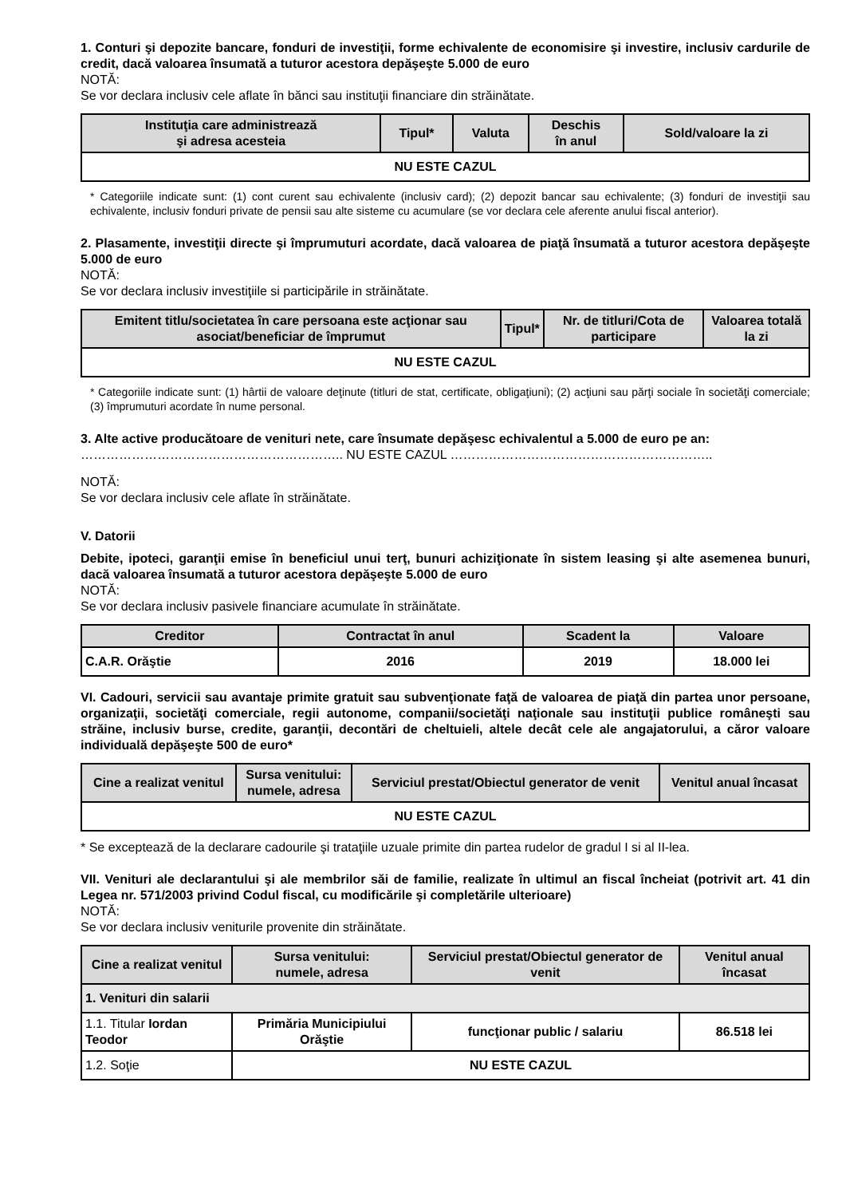1. Conturi şi depozite bancare, fonduri de investiţii, forme echivalente de economisire şi investire, inclusiv cardurile de credit, dacă valoarea însumată a tuturor acestora depăşeşte 5.000 de euro
NOTĂ:
Se vor declara inclusiv cele aflate în bănci sau instituţii financiare din străinătate.
| Instituţia care administrează şi adresa acesteia | Tipul* | Valuta | Deschis în anul | Sold/valoare la zi |
| --- | --- | --- | --- | --- |
| NU ESTE CAZUL | | | | |
* Categoriile indicate sunt: (1) cont curent sau echivalente (inclusiv card); (2) depozit bancar sau echivalente; (3) fonduri de investiţii sau echivalente, inclusiv fonduri private de pensii sau alte sisteme cu acumulare (se vor declara cele aferente anului fiscal anterior).
2. Plasamente, investiţii directe şi împrumuturi acordate, dacă valoarea de piaţă însumată a tuturor acestora depăşeşte 5.000 de euro
NOTĂ:
Se vor declara inclusiv investiţiile si participările in străinătate.
| Emitent titlu/societatea în care persoana este acţionar sau asociat/beneficiar de împrumut | Tipul* | Nr. de titluri/Cota de participare | Valoarea totală la zi |
| --- | --- | --- | --- |
| NU ESTE CAZUL | | | |
* Categoriile indicate sunt: (1) hârtii de valoare deţinute (titluri de stat, certificate, obligaţiuni); (2) acţiuni sau părţi sociale în societăţi comerciale; (3) împrumuturi acordate în nume personal.
3. Alte active producătoare de venituri nete, care însumate depăşesc echivalentul a 5.000 de euro pe an:
…………………………………………………….. NU ESTE CAZUL ……………………………………………………..
NOTĂ:
Se vor declara inclusiv cele aflate în străinătate.
V. Datorii
Debite, ipoteci, garanţii emise în beneficiul unui terţ, bunuri achiziţionate în sistem leasing şi alte asemenea bunuri, dacă valoarea însumată a tuturor acestora depăşeşte 5.000 de euro
NOTĂ:
Se vor declara inclusiv pasivele financiare acumulate în străinătate.
| Creditor | Contractat în anul | Scadent la | Valoare |
| --- | --- | --- | --- |
| C.A.R. Orăştie | 2016 | 2019 | 18.000 lei |
VI. Cadouri, servicii sau avantaje primite gratuit sau subvenţionate faţă de valoarea de piaţă din partea unor persoane, organizaţii, societăţi comerciale, regii autonome, companii/societăţi naţionale sau instituţii publice româneşti sau străine, inclusiv burse, credite, garanţii, decontări de cheltuieli, altele decât cele ale angajatorului, a căror valoare individuală depăşeşte 500 de euro*
| Cine a realizat venitul | Sursa venitului: numele, adresa | Serviciul prestat/Obiectul generator de venit | Venitul anual încasat |
| --- | --- | --- | --- |
| NU ESTE CAZUL | | | |
* Se exceptează de la declarare cadourile şi trataţiile uzuale primite din partea rudelor de gradul I si al II-lea.
VII. Venituri ale declarantului şi ale membrilor săi de familie, realizate în ultimul an fiscal încheiat (potrivit art. 41 din Legea nr. 571/2003 privind Codul fiscal, cu modificările şi completările ulterioare)
NOTĂ:
Se vor declara inclusiv veniturile provenite din străinătate.
| Cine a realizat venitul | Sursa venitului: numele, adresa | Serviciul prestat/Obiectul generator de venit | Venitul anual încasat |
| --- | --- | --- | --- |
| 1. Venituri din salarii | | | |
| 1.1. Titular Iordan Teodor | Primăria Municipiului Orăştie | funcţionar public / salariu | 86.518 lei |
| 1.2. Soţie | NU ESTE CAZUL | | |